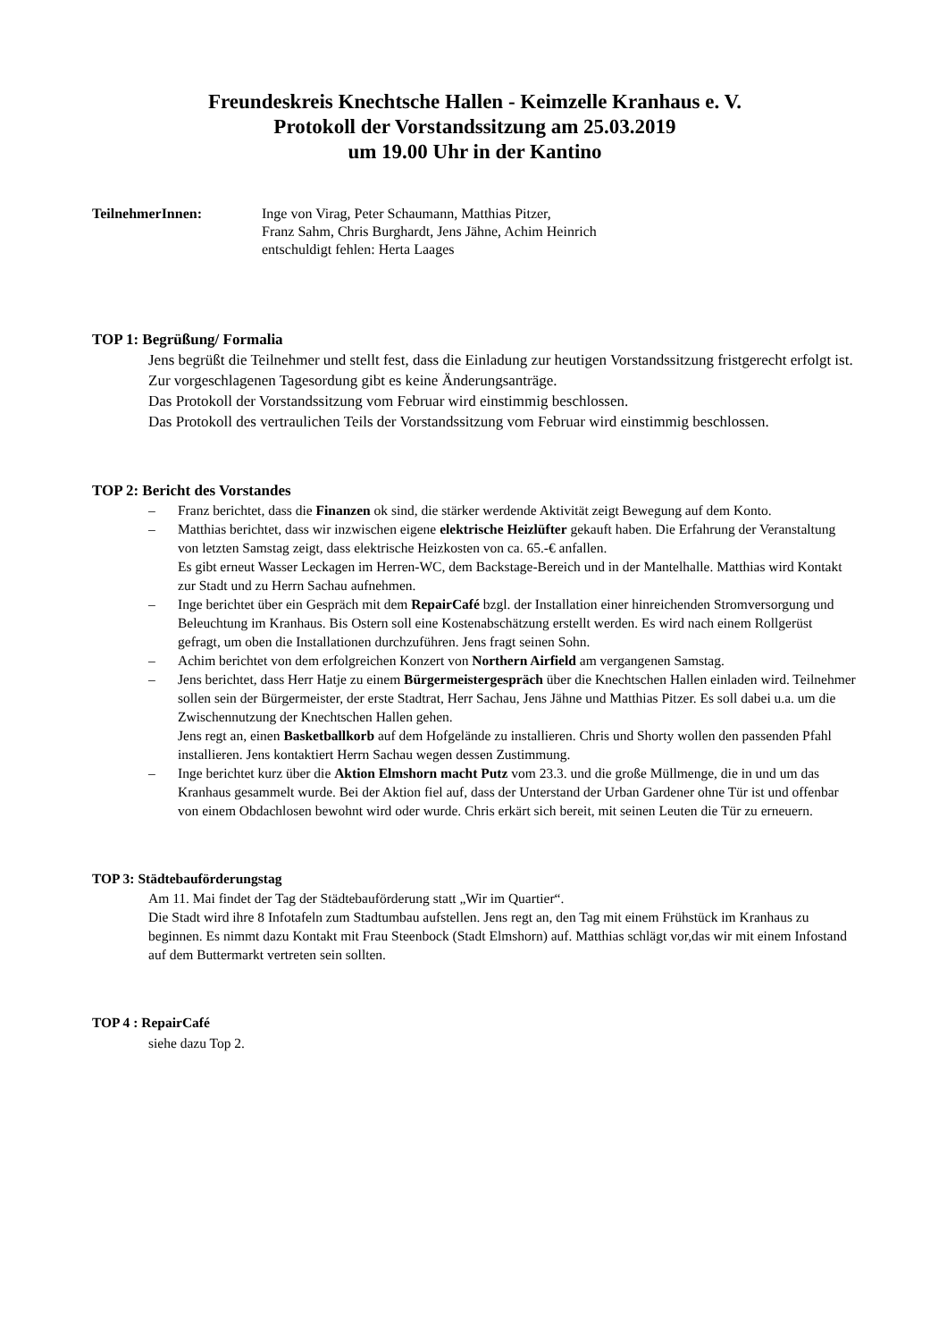Freundeskreis Knechtsche Hallen - Keimzelle Kranhaus e. V.
Protokoll der Vorstandssitzung am 25.03.2019
um 19.00 Uhr in der Kantino
TeilnehmerInnen: Inge von Virag, Peter Schaumann, Matthias Pitzer,
Franz Sahm, Chris Burghardt, Jens Jähne, Achim Heinrich
entschuldigt fehlen: Herta Laages
TOP 1: Begrüßung/ Formalia
Jens begrüßt die Teilnehmer und stellt fest, dass die Einladung zur heutigen Vorstandssitzung fristgerecht erfolgt ist. Zur vorgeschlagenen Tagesordung gibt es keine Änderungsanträge.
Das Protokoll der Vorstandssitzung vom Februar wird einstimmig beschlossen.
Das Protokoll des vertraulichen Teils der Vorstandssitzung vom Februar wird einstimmig beschlossen.
TOP 2: Bericht des Vorstandes
– Franz berichtet, dass die Finanzen ok sind, die stärker werdende Aktivität zeigt Bewegung auf dem Konto.
– Matthias berichtet, dass wir inzwischen eigene elektrische Heizlüfter gekauft haben. Die Erfahrung der Veranstaltung von letzten Samstag zeigt, dass elektrische Heizkosten von ca. 65.-€ anfallen.
Es gibt erneut Wasser Leckagen im Herren-WC, dem Backstage-Bereich und in der Mantelhalle. Matthias wird Kontakt zur Stadt und zu Herrn Sachau aufnehmen.
– Inge berichtet über ein Gespräch mit dem RepairCafé bzgl. der Installation einer hinreichenden Stromversorgung und Beleuchtung im Kranhaus. Bis Ostern soll eine Kostenabschätzung erstellt werden. Es wird nach einem Rollgerüst gefragt, um oben die Installationen durchzuführen. Jens fragt seinen Sohn.
– Achim berichtet von dem erfolgreichen Konzert von Northern Airfield am vergangenen Samstag.
– Jens berichtet, dass Herr Hatje zu einem Bürgermeistergespräch über die Knechtschen Hallen einladen wird. Teilnehmer sollen sein der Bürgermeister, der erste Stadtrat, Herr Sachau, Jens Jähne und Matthias Pitzer. Es soll dabei u.a. um die Zwischennutzung der Knechtschen Hallen gehen.
Jens regt an, einen Basketballkorb auf dem Hofgelände zu installieren. Chris und Shorty wollen den passenden Pfahl installieren. Jens kontaktiert Herrn Sachau wegen dessen Zustimmung.
– Inge berichtet kurz über die Aktion Elmshorn macht Putz vom 23.3. und die große Müllmenge, die in und um das Kranhaus gesammelt wurde. Bei der Aktion fiel auf, dass der Unterstand der Urban Gardener ohne Tür ist und offenbar von einem Obdachlosen bewohnt wird oder wurde. Chris erkärt sich bereit, mit seinen Leuten die Tür zu erneuern.
TOP 3: Städtebauförderungstag
Am 11. Mai findet der Tag der Städtebauförderung statt „Wir im Quartier“.
Die Stadt wird ihre 8 Infotafeln zum Stadtumbau aufstellen. Jens regt an, den Tag mit einem Frühstück im Kranhaus zu beginnen. Es nimmt dazu Kontakt mit Frau Steenbock (Stadt Elmshorn) auf. Matthias schlägt vor,das wir mit einem Infostand auf dem Buttermarkt vertreten sein sollten.
TOP 4 : RepairCafé
siehe dazu Top 2.